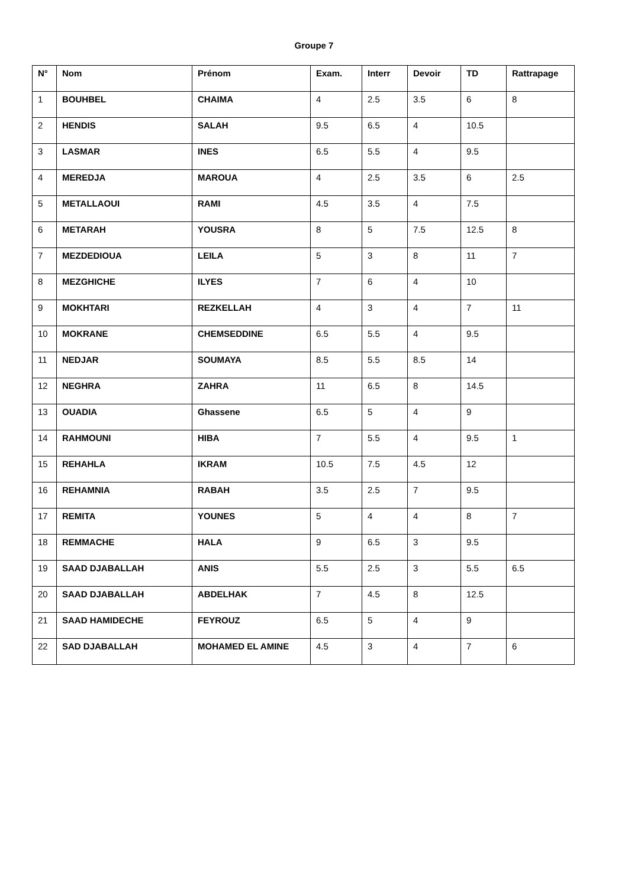Groupe 7
| N° | Nom | Prénom | Exam. | Interr | Devoir | TD | Rattrapage |
| --- | --- | --- | --- | --- | --- | --- | --- |
| 1 | BOUHBEL | CHAIMA | 4 | 2.5 | 3.5 | 6 | 8 |
| 2 | HENDIS | SALAH | 9.5 | 6.5 | 4 | 10.5 | |
| 3 | LASMAR | INES | 6.5 | 5.5 | 4 | 9.5 | |
| 4 | MEREDJA | MAROUA | 4 | 2.5 | 3.5 | 6 | 2.5 |
| 5 | METALLAOUI | RAMI | 4.5 | 3.5 | 4 | 7.5 | |
| 6 | METARAH | YOUSRA | 8 | 5 | 7.5 | 12.5 | 8 |
| 7 | MEZDEDIOUA | LEILA | 5 | 3 | 8 | 11 | 7 |
| 8 | MEZGHICHE | ILYES | 7 | 6 | 4 | 10 | |
| 9 | MOKHTARI | REZKELLAH | 4 | 3 | 4 | 7 | 11 |
| 10 | MOKRANE | CHEMSEDDINE | 6.5 | 5.5 | 4 | 9.5 | |
| 11 | NEDJAR | SOUMAYA | 8.5 | 5.5 | 8.5 | 14 | |
| 12 | NEGHRA | ZAHRA | 11 | 6.5 | 8 | 14.5 | |
| 13 | OUADIA | Ghassene | 6.5 | 5 | 4 | 9 | |
| 14 | RAHMOUNI | HIBA | 7 | 5.5 | 4 | 9.5 | 1 |
| 15 | REHAHLA | IKRAM | 10.5 | 7.5 | 4.5 | 12 | |
| 16 | REHAMNIA | RABAH | 3.5 | 2.5 | 7 | 9.5 | |
| 17 | REMITA | YOUNES | 5 | 4 | 4 | 8 | 7 |
| 18 | REMMACHE | HALA | 9 | 6.5 | 3 | 9.5 | |
| 19 | SAAD DJABALLAH | ANIS | 5.5 | 2.5 | 3 | 5.5 | 6.5 |
| 20 | SAAD DJABALLAH | ABDELHAK | 7 | 4.5 | 8 | 12.5 | |
| 21 | SAAD HAMIDECHE | FEYROUZ | 6.5 | 5 | 4 | 9 | |
| 22 | SAD DJABALLAH | MOHAMED EL AMINE | 4.5 | 3 | 4 | 7 | 6 |